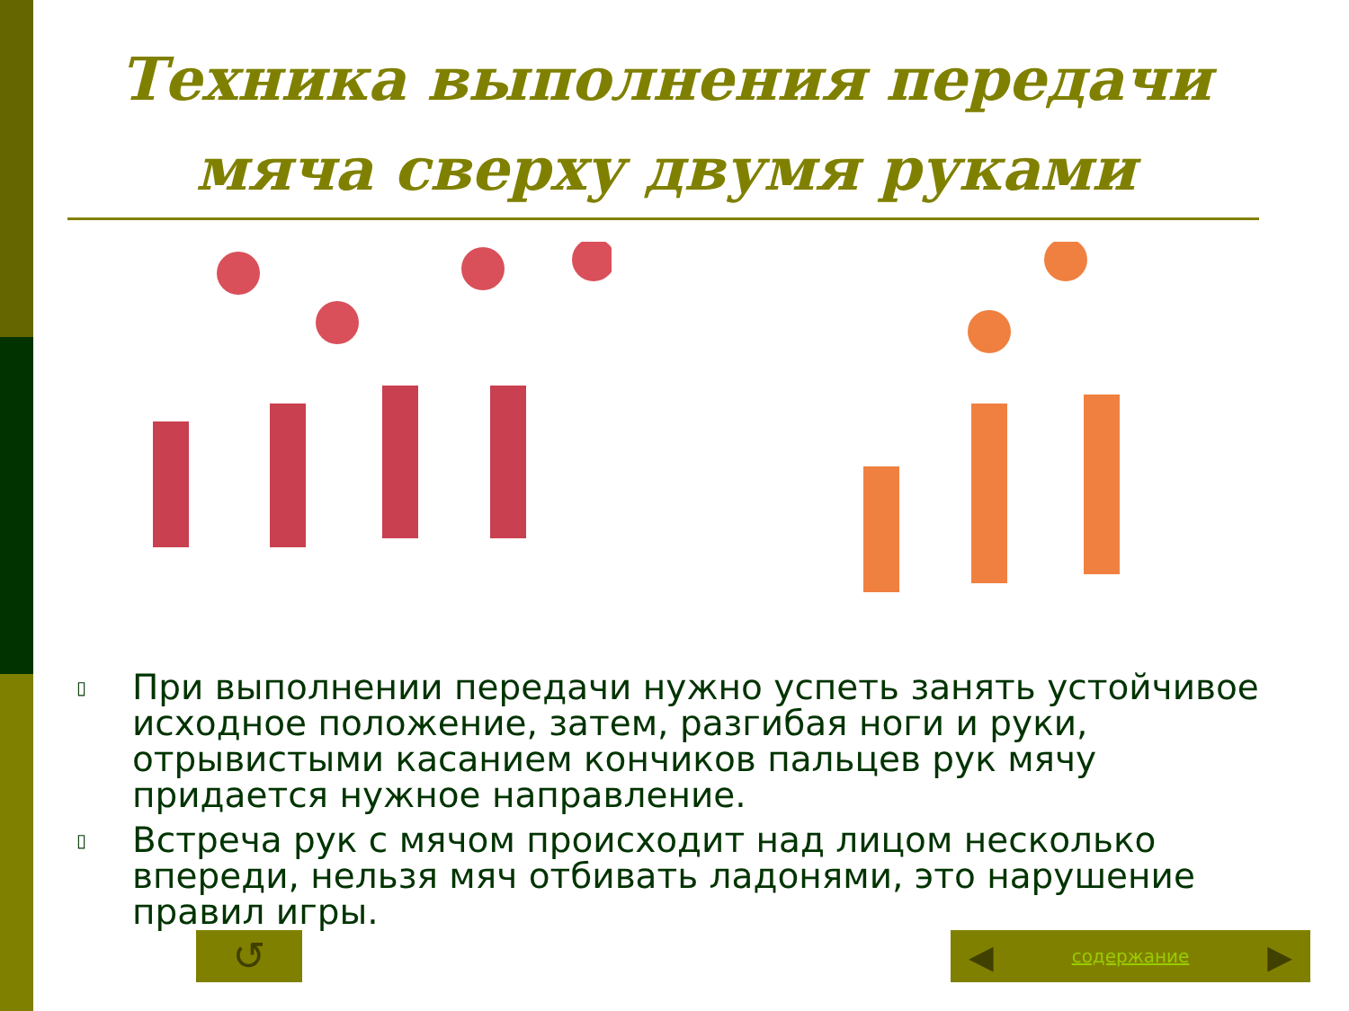Техника выполнения передачи мяча сверху двумя руками
▯
При выполнении передачи нужно успеть занять устойчивое исходное положение, затем, разгибая ноги и руки, отрывистыми касанием кончиков пальцев рук мячу придается нужное направление.
▯
Встреча рук с мячом происходит над лицом несколько впереди, нельзя мяч отбивать ладонями, это нарушение правил игры.
↺ ◀ содержание ▶